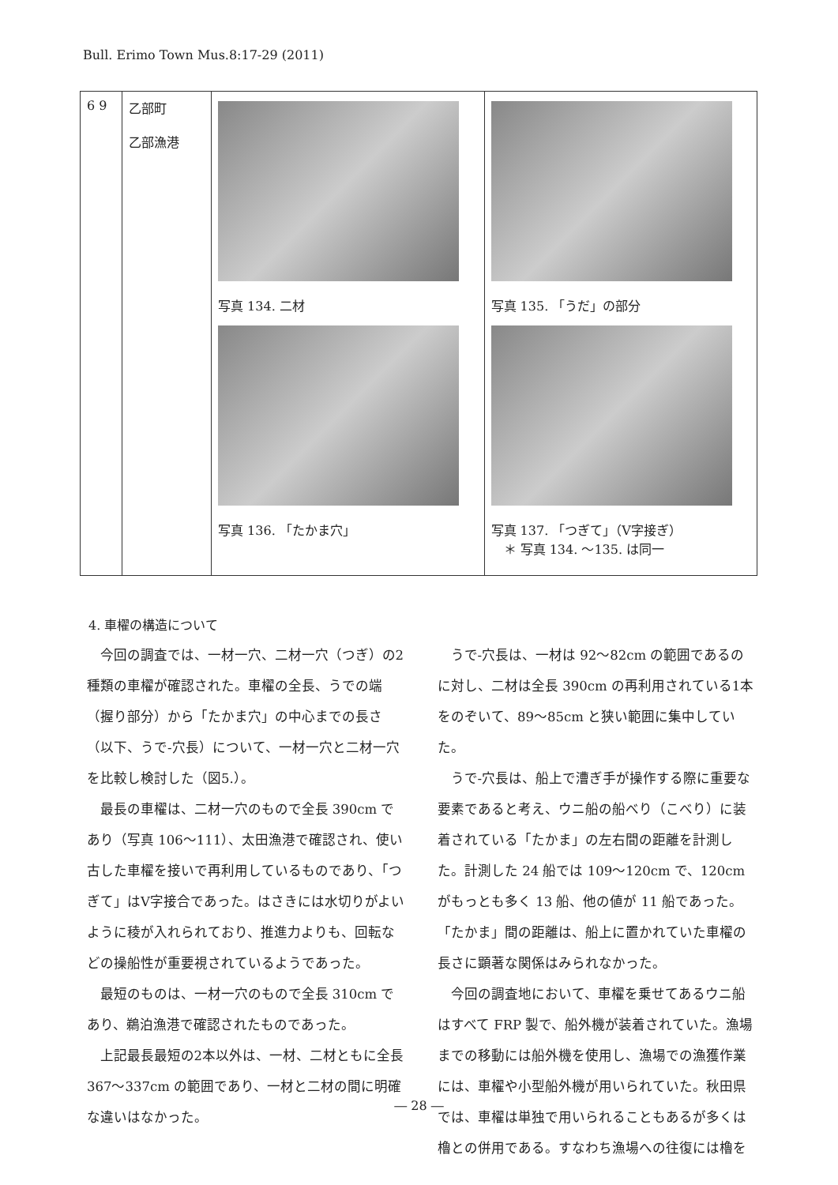Bull. Erimo Town Mus.8:17-29 (2011)
| 6 9 | 乙部町 乙部漁港 | 写真 134. 二材 写真 136. 「たかま穴」 | 写真 135. 「うだ」の部分 写真 137. 「つぎて」（V字接ぎ） ＊ 写真 134. ～135. は同一 |
4. 車櫂の構造について
今回の調査では、一材一穴、二材一穴（つぎ）の2種類の車櫂が確認された。車櫂の全長、うでの端（握り部分）から「たかま穴」の中心までの長さ（以下、うで-穴長）について、一材一穴と二材一穴を比較し検討した（図5.）。
最長の車櫂は、二材一穴のもので全長 390cm であり（写真 106～111）、太田漁港で確認され、使い古した車櫂を接いで再利用しているものであり、「つぎて」はV字接合であった。はさきには水切りがよいように稜が入れられており、推進力よりも、回転などの操船性が重要視されているようであった。
最短のものは、一材一穴のもので全長 310cm であり、鵜泊漁港で確認されたものであった。
上記最長最短の2本以外は、一材、二材ともに全長 367～337cm の範囲であり、一材と二材の間に明確な違いはなかった。
うで-穴長は、一材は 92～82cm の範囲であるのに対し、二材は全長 390cm の再利用されている1本をのぞいて、89～85cm と狭い範囲に集中していた。
うで-穴長は、船上で漕ぎ手が操作する際に重要な要素であると考え、ウニ船の船べり（こべり）に装着されている「たかま」の左右間の距離を計測した。計測した 24 船では 109～120cm で、120cm がもっとも多く 13 船、他の値が 11 船であった。「たかま」間の距離は、船上に置かれていた車櫂の長さに顕著な関係はみられなかった。
今回の調査地において、車櫂を乗せてあるウニ船はすべて FRP 製で、船外機が装着されていた。漁場までの移動には船外機を使用し、漁場での漁獲作業には、車櫂や小型船外機が用いられていた。秋田県では、車櫂は単独で用いられることもあるが多くは櫓との併用である。すなわち漁場への往復には櫓を
― 28 ―